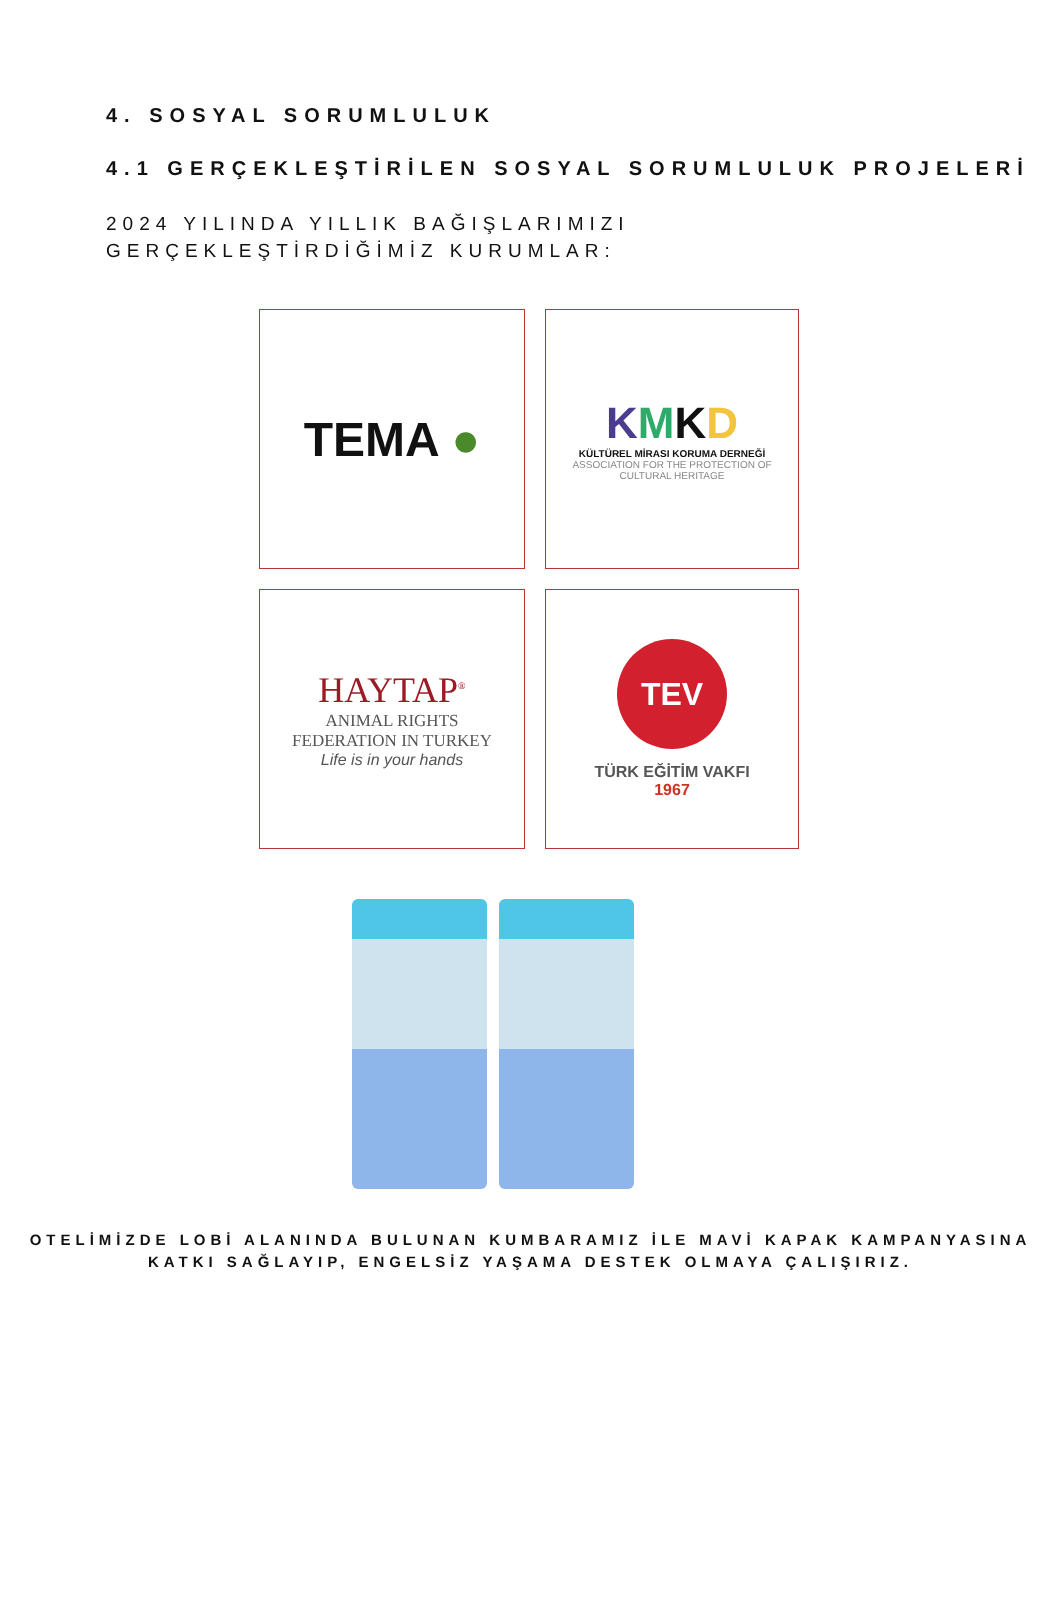4. SOSYAL SORUMLULUK
4.1 GERÇEKLEŞTİRİLEN SOSYAL SORUMLULUK PROJELERİ
2024 YILINDA YILLIK BAĞIŞLARIMIZI
GERÇEKLEŞTİRDİĞİMİZ KURUMLAR:
TEMA ●
KMKD
KÜLTÜREL MİRASI KORUMA DERNEĞİ
ASSOCIATION FOR THE PROTECTION OF
CULTURAL HERITAGE
HAYTAP<sup>®</sup>
ANIMAL RIGHTS
FEDERATION IN TURKEY
Life is in your hands
TEV
TÜRK EĞİTİM VAKFI
1967
OTELİMİZDE LOBİ ALANINDA BULUNAN KUMBARAMIZ İLE MAVİ KAPAK KAMPANYASINA
KATKI SAĞLAYIP, ENGELSİZ YAŞAMA DESTEK OLMAYA ÇALIŞIRIZ.